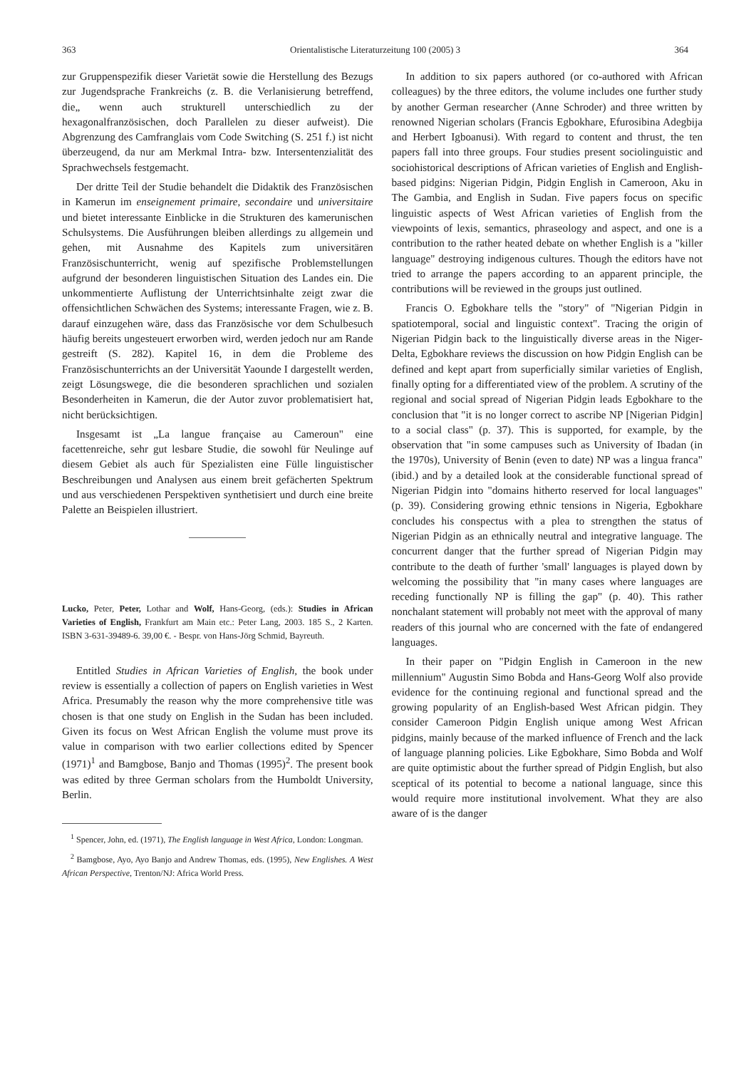363 Orientalistische Literaturzeitung 100 (2005) 3 364
zur Gruppenspezifik dieser Varietät sowie die Herstellung des Bezugs zur Jugendsprache Frankreichs (z. B. die Verlanisierung betreffend, die„ wenn auch strukturell unterschiedlich zu der hexagonalfranzösischen, doch Parallelen zu dieser aufweist). Die Abgrenzung des Camfranglais vom Code Switching (S. 251 f.) ist nicht überzeugend, da nur am Merkmal Intra- bzw. Intersentenzialität des Sprachwechsels festgemacht.
Der dritte Teil der Studie behandelt die Didaktik des Französischen in Kamerun im enseignement primaire, secondaire und universitaire und bietet interessante Einblicke in die Strukturen des kamerunischen Schulsystems. Die Ausführungen bleiben allerdings zu allgemein und gehen, mit Ausnahme des Kapitels zum universitären Französischunterricht, wenig auf spezifische Problemstellungen aufgrund der besonderen linguistischen Situation des Landes ein. Die unkommentierte Auflistung der Unterrichtsinhalte zeigt zwar die offensichtlichen Schwächen des Systems; interessante Fragen, wie z. B. darauf einzugehen wäre, dass das Französische vor dem Schulbesuch häufig bereits ungesteuert erworben wird, werden jedoch nur am Rande gestreift (S. 282). Kapitel 16, in dem die Probleme des Französischunterrichts an der Universität Yaounde I dargestellt werden, zeigt Lösungswege, die die besonderen sprachlichen und sozialen Besonderheiten in Kamerun, die der Autor zuvor problematisiert hat, nicht berücksichtigen.
Insgesamt ist „La langue française au Cameroun" eine facettenreiche, sehr gut lesbare Studie, die sowohl für Neulinge auf diesem Gebiet als auch für Spezialisten eine Fülle linguistischer Beschreibungen und Analysen aus einem breit gefächerten Spektrum und aus verschiedenen Perspektiven synthetisiert und durch eine breite Palette an Beispielen illustriert.
Lucko, Peter, Peter, Lothar and Wolf, Hans-Georg, (eds.): Studies in African Varieties of English, Frankfurt am Main etc.: Peter Lang, 2003. 185 S., 2 Karten. ISBN 3-631-39489-6. 39,00 €. - Bespr. von Hans-Jörg Schmid, Bayreuth.
Entitled Studies in African Varieties of English, the book under review is essentially a collection of papers on English varieties in West Africa. Presumably the reason why the more comprehensive title was chosen is that one study on English in the Sudan has been included. Given its focus on West African English the volume must prove its value in comparison with two earlier collections edited by Spencer (1971)<sup>1</sup> and Bamgbose, Banjo and Thomas (1995)<sup>2</sup>. The present book was edited by three German scholars from the Humboldt University, Berlin.
<sup>1</sup> Spencer, John, ed. (1971), The English language in West Africa, London: Longman.
<sup>2</sup> Bamgbose, Ayo, Ayo Banjo and Andrew Thomas, eds. (1995), New Englishes. A West African Perspective, Trenton/NJ: Africa World Press.
In addition to six papers authored (or co-authored with African colleagues) by the three editors, the volume includes one further study by another German researcher (Anne Schroder) and three written by renowned Nigerian scholars (Francis Egbokhare, Efurosibina Adegbija and Herbert Igboanusi). With regard to content and thrust, the ten papers fall into three groups. Four studies present sociolinguistic and sociohistorical descriptions of African varieties of English and English-based pidgins: Nigerian Pidgin, Pidgin English in Cameroon, Aku in The Gambia, and English in Sudan. Five papers focus on specific linguistic aspects of West African varieties of English from the viewpoints of lexis, semantics, phraseology and aspect, and one is a contribution to the rather heated debate on whether English is a "killer language" destroying indigenous cultures. Though the editors have not tried to arrange the papers according to an apparent principle, the contributions will be reviewed in the groups just outlined.
Francis O. Egbokhare tells the "story" of "Nigerian Pidgin in spatiotemporal, social and linguistic context". Tracing the origin of Nigerian Pidgin back to the linguistically diverse areas in the Niger-Delta, Egbokhare reviews the discussion on how Pidgin English can be defined and kept apart from superficially similar varieties of English, finally opting for a differentiated view of the problem. A scrutiny of the regional and social spread of Nigerian Pidgin leads Egbokhare to the conclusion that "it is no longer correct to ascribe NP [Nigerian Pidgin] to a social class" (p. 37). This is supported, for example, by the observation that "in some campuses such as University of Ibadan (in the 1970s), University of Benin (even to date) NP was a lingua franca" (ibid.) and by a detailed look at the considerable functional spread of Nigerian Pidgin into "domains hitherto reserved for local languages" (p. 39). Considering growing ethnic tensions in Nigeria, Egbokhare concludes his conspectus with a plea to strengthen the status of Nigerian Pidgin as an ethnically neutral and integrative language. The concurrent danger that the further spread of Nigerian Pidgin may contribute to the death of further 'small' languages is played down by welcoming the possibility that "in many cases where languages are receding functionally NP is filling the gap" (p. 40). This rather nonchalant statement will probably not meet with the approval of many readers of this journal who are concerned with the fate of endangered languages.
In their paper on "Pidgin English in Cameroon in the new millennium" Augustin Simo Bobda and Hans-Georg Wolf also provide evidence for the continuing regional and functional spread and the growing popularity of an English-based West African pidgin. They consider Cameroon Pidgin English unique among West African pidgins, mainly because of the marked influence of French and the lack of language planning policies. Like Egbokhare, Simo Bobda and Wolf are quite optimistic about the further spread of Pidgin English, but also sceptical of its potential to become a national language, since this would require more institutional involvement. What they are also aware of is the danger